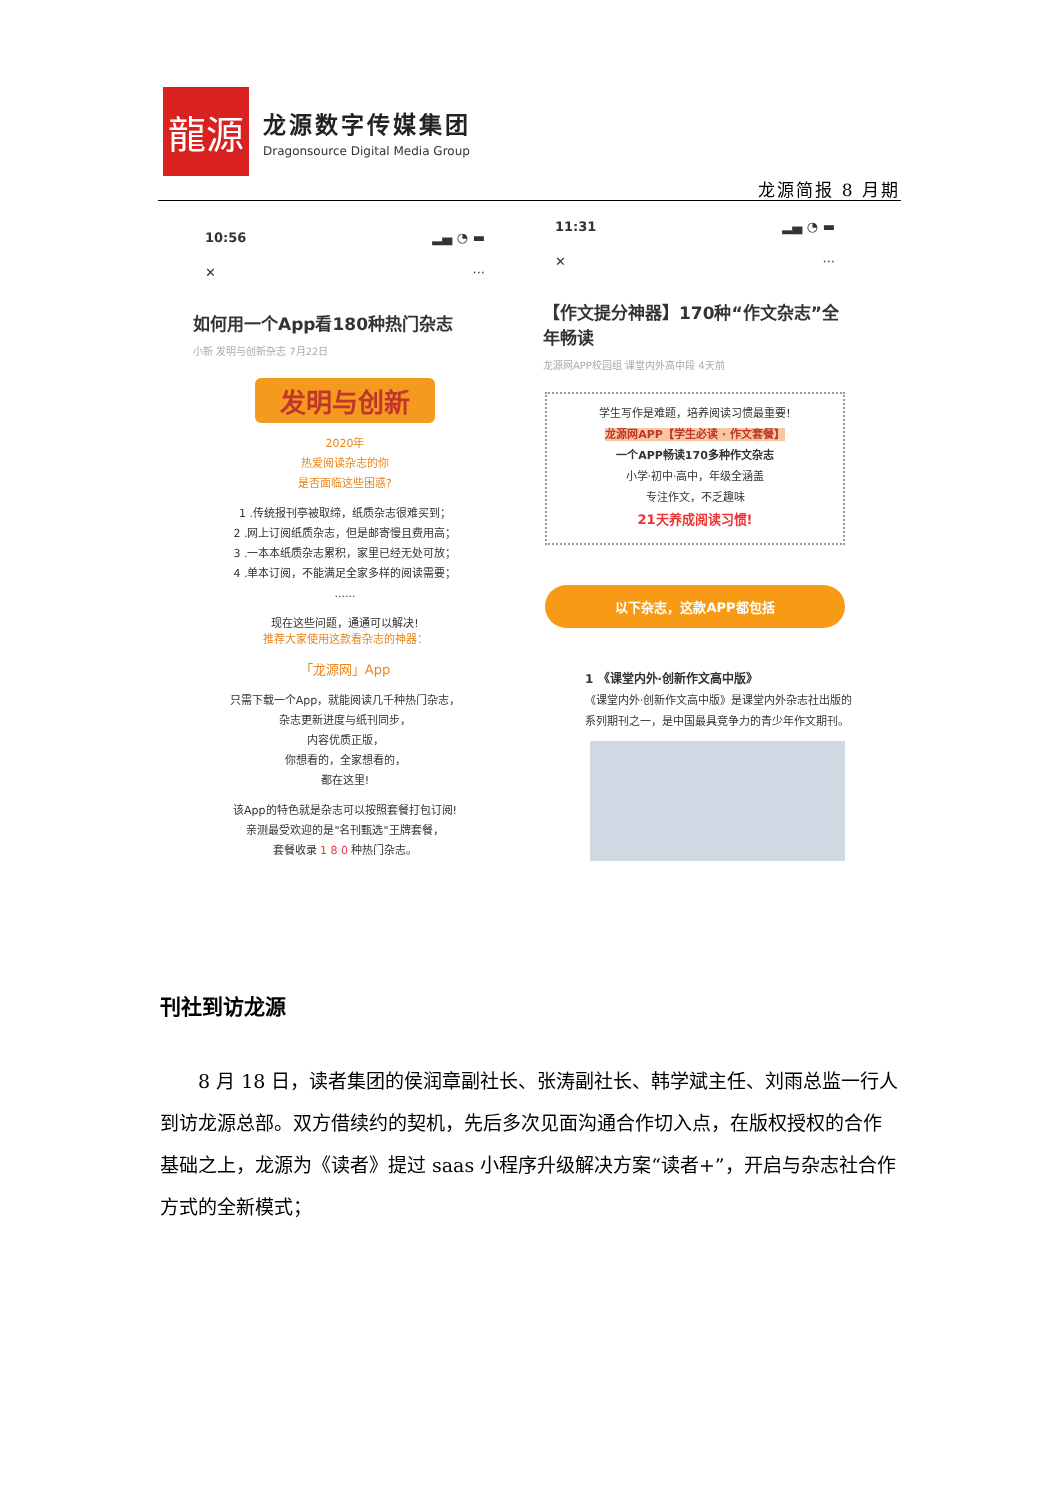龍源
龙源数字传媒集团
Dragonsource Digital Media Group
龙源简报 8 月期
10:56 ▂▄ ◔ ▬
✕ ···
如何用一个App看180种热门杂志
小新 发明与创新杂志 7月22日
发明与创新
2020年
热爱阅读杂志的你
是否面临这些困惑?
1 .传统报刊亭被取缔，纸质杂志很难买到；
2 .网上订阅纸质杂志，但是邮寄慢且费用高；
3 .一本本纸质杂志累积，家里已经无处可放；
4 .单本订阅，不能满足全家多样的阅读需要；
......
现在这些问题，通通可以解决!
推荐大家使用这款看杂志的神器：
「龙源网」App
只需下载一个App，就能阅读几千种热门杂志，
杂志更新进度与纸刊同步，
内容优质正版，
你想看的，全家想看的，
都在这里!
该App的特色就是杂志可以按照套餐打包订阅!
亲测最受欢迎的是"名刊甄选"王牌套餐，
套餐收录 1 8 0 种热门杂志。
11:31 ▂▄ ◔ ▬
✕ ···
【作文提分神器】170种“作文杂志”全年畅读
龙源网APP校园组 课堂内外高中段 4天前
学生写作是难题，培养阅读习惯最重要!
龙源网APP【学生必读 · 作文套餐】
一个APP畅读170多种作文杂志
小学·初中·高中，年级全涵盖
专注作文，不乏趣味
21天养成阅读习惯!
以下杂志，这款APP都包括
1 《课堂内外·创新作文高中版》
《课堂内外·创新作文高中版》是课堂内外杂志社出版的系列期刊之一，是中国最具竞争力的青少年作文期刊。
刊社到访龙源
8 月 18 日，读者集团的侯润章副社长、张涛副社长、韩学斌主任、刘雨总监一行人到访龙源总部。双方借续约的契机，先后多次见面沟通合作切入点，在版权授权的合作基础之上，龙源为《读者》提过 saas 小程序升级解决方案“读者+”，开启与杂志社合作方式的全新模式；